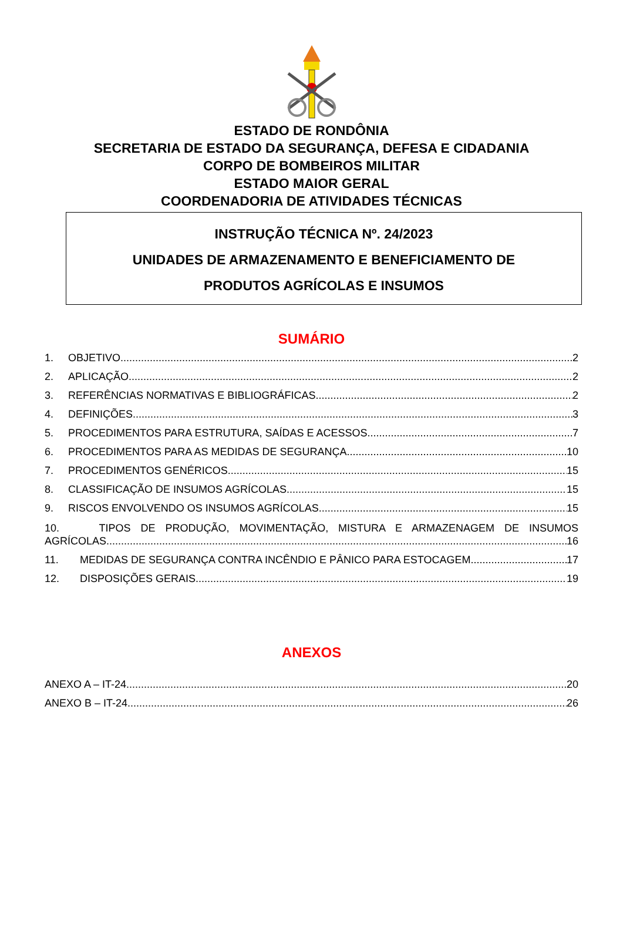ESTADO DE RONDÔNIA
SECRETARIA DE ESTADO DA SEGURANÇA, DEFESA E CIDADANIA
CORPO DE BOMBEIROS MILITAR
ESTADO MAIOR GERAL
COORDENADORIA DE ATIVIDADES TÉCNICAS
INSTRUÇÃO TÉCNICA Nº. 24/2023
UNIDADES DE ARMAZENAMENTO E BENEFICIAMENTO DE
PRODUTOS AGRÍCOLAS E INSUMOS
SUMÁRIO
1. OBJETIVO 2
2. APLICAÇÃO 2
3. REFERÊNCIAS NORMATIVAS E BIBLIOGRÁFICAS 2
4. DEFINIÇÕES 3
5. PROCEDIMENTOS PARA ESTRUTURA, SAÍDAS E ACESSOS 7
6. PROCEDIMENTOS PARA AS MEDIDAS DE SEGURANÇA 10
7. PROCEDIMENTOS GENÉRICOS 15
8. CLASSIFICAÇÃO DE INSUMOS AGRÍCOLAS 15
9. RISCOS ENVOLVENDO OS INSUMOS AGRÍCOLAS 15
10. TIPOS DE PRODUÇÃO, MOVIMENTAÇÃO, MISTURA E ARMAZENAGEM DE INSUMOS
AGRÍCOLAS 16
11. MEDIDAS DE SEGURANÇA CONTRA INCÊNDIO E PÂNICO PARA ESTOCAGEM 17
12. DISPOSIÇÕES GERAIS 19
ANEXOS
ANEXO A – IT-24 20
ANEXO B – IT-24 26